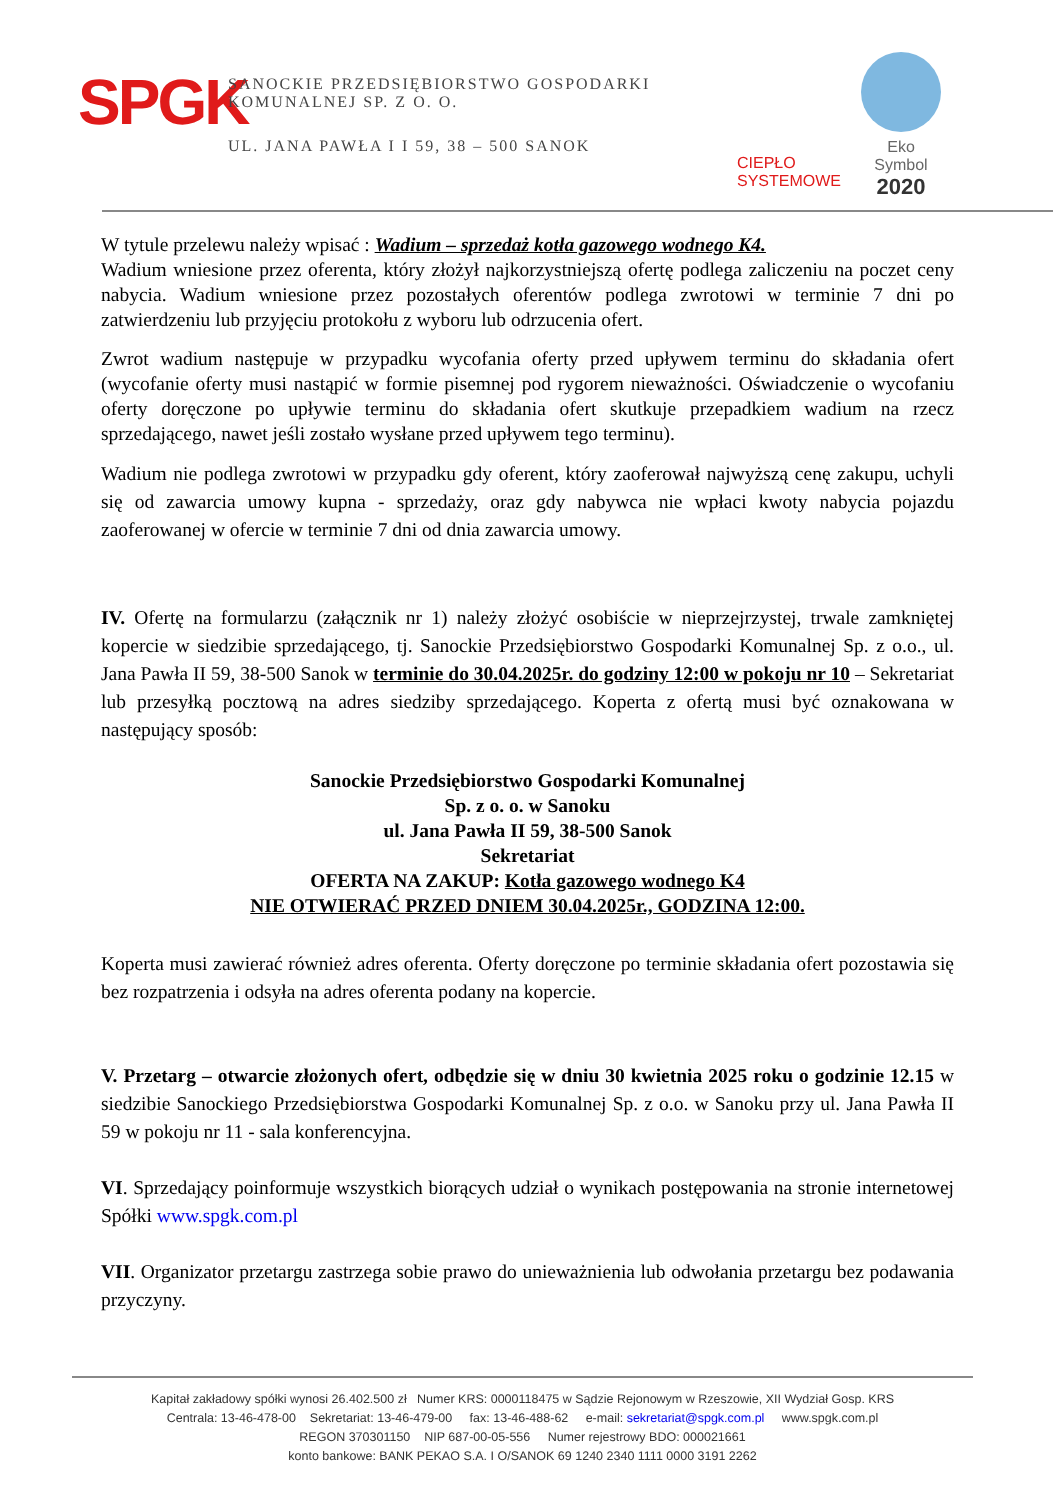SPGK
SANOCKIE PRZEDSIĘBIORSTWO GOSPODARKI KOMUNALNEJ SP. Z O. O.
UL. JANA PAWŁA I I 59, 38 – 500 SANOK
CIEPŁO
SYSTEMOWE
Eko
Symbol
2020
W tytule przelewu należy wpisać : Wadium – sprzedaż kotła gazowego wodnego K4.
Wadium wniesione przez oferenta, który złożył najkorzystniejszą ofertę podlega zaliczeniu na poczet ceny nabycia. Wadium wniesione przez pozostałych oferentów podlega zwrotowi w terminie 7 dni po zatwierdzeniu lub przyjęciu protokołu z wyboru lub odrzucenia ofert.
Zwrot wadium następuje w przypadku wycofania oferty przed upływem terminu do składania ofert (wycofanie oferty musi nastąpić w formie pisemnej pod rygorem nieważności. Oświadczenie o wycofaniu oferty doręczone po upływie terminu do składania ofert skutkuje przepadkiem wadium na rzecz sprzedającego, nawet jeśli zostało wysłane przed upływem tego terminu).
Wadium nie podlega zwrotowi w przypadku gdy oferent, który zaoferował najwyższą cenę zakupu, uchyli się od zawarcia umowy kupna - sprzedaży, oraz gdy nabywca nie wpłaci kwoty nabycia pojazdu zaoferowanej w ofercie w terminie 7 dni od dnia zawarcia umowy.
IV. Ofertę na formularzu (załącznik nr 1) należy złożyć osobiście w nieprzejrzystej, trwale zamkniętej kopercie w siedzibie sprzedającego, tj. Sanockie Przedsiębiorstwo Gospodarki Komunalnej Sp. z o.o., ul. Jana Pawła II 59, 38-500 Sanok w terminie do 30.04.2025r. do godziny 12:00 w pokoju nr 10 – Sekretariat lub przesyłką pocztową na adres siedziby sprzedającego. Koperta z ofertą musi być oznakowana w następujący sposób:
Sanockie Przedsiębiorstwo Gospodarki Komunalnej
Sp. z o. o. w Sanoku
ul. Jana Pawła II 59, 38-500 Sanok
Sekretariat
OFERTA NA ZAKUP: Kotła gazowego wodnego K4
NIE OTWIERAĆ PRZED DNIEM 30.04.2025r., GODZINA 12:00.
Koperta musi zawierać również adres oferenta. Oferty doręczone po terminie składania ofert pozostawia się bez rozpatrzenia i odsyła na adres oferenta podany na kopercie.
V. Przetarg – otwarcie złożonych ofert, odbędzie się w dniu 30 kwietnia 2025 roku o godzinie 12.15 w siedzibie Sanockiego Przedsiębiorstwa Gospodarki Komunalnej Sp. z o.o. w Sanoku przy ul. Jana Pawła II 59 w pokoju nr 11 - sala konferencyjna.
VI. Sprzedający poinformuje wszystkich biorących udział o wynikach postępowania na stronie internetowej Spółki www.spgk.com.pl
VII. Organizator przetargu zastrzega sobie prawo do unieważnienia lub odwołania przetargu bez podawania przyczyny.
Kapitał zakładowy spółki wynosi 26.402.500 zł Numer KRS: 0000118475 w Sądzie Rejonowym w Rzeszowie, XII Wydział Gosp. KRS
Centrala: 13-46-478-00 Sekretariat: 13-46-479-00 fax: 13-46-488-62 e-mail: sekretariat@spgk.com.pl www.spgk.com.pl
REGON 370301150 NIP 687-00-05-556 Numer rejestrowy BDO: 000021661
konto bankowe: BANK PEKAO S.A. I O/SANOK 69 1240 2340 1111 0000 3191 2262